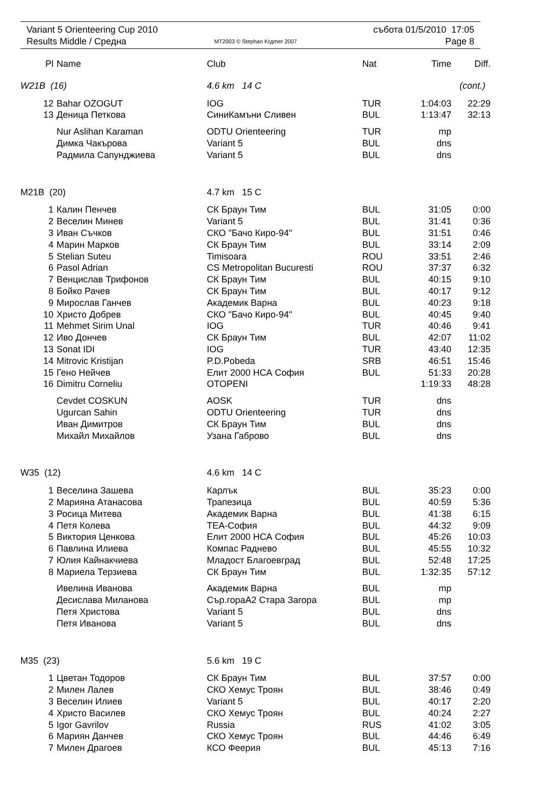| Variant 5 Orienteering Cup 2010 | | събота 01/5/2010 17:05 |
| Results Middle / Средна | MT2003 © Stephan Krдmer 2007 | Page 8 |
| Pl | Name | Club | Nat | Time | Diff. |
| --- | --- | --- | --- | --- | --- |
| W21B (16) | | 4.6 km 14 C | | (cont.) | |
| 12 | Bahar OZOGUT | IOG | TUR | 1:04:03 | 22:29 |
| 13 | Деница Петкова | СиниКамъни Сливен | BUL | 1:13:47 | 32:13 |
| | Nur Aslihan Karaman | ODTU Orienteering | TUR | mp | |
| | Димка Чакърова | Variant 5 | BUL | dns | |
| | Радмила Сапунджиева | Variant 5 | BUL | dns | |
| M21B (20) | | 4.7 km 15 C | | | |
| 1 | Калин Пенчев | СК Браун Тим | BUL | 31:05 | 0:00 |
| 2 | Веселин Минев | Variant 5 | BUL | 31:41 | 0:36 |
| 3 | Иван Съчков | СКО "Бачо Киро-94" | BUL | 31:51 | 0:46 |
| 4 | Марин Марков | СК Браун Тим | BUL | 33:14 | 2:09 |
| 5 | Stelian Suteu | Timisoara | ROU | 33:51 | 2:46 |
| 6 | Pasol Adrian | CS Metropolitan Bucuresti | ROU | 37:37 | 6:32 |
| 7 | Венцислав Трифонов | СК Браун Тим | BUL | 40:15 | 9:10 |
| 8 | Бойко Рачев | СК Браун Тим | BUL | 40:17 | 9:12 |
| 9 | Мирослав Ганчев | Академик Варна | BUL | 40:23 | 9:18 |
| 10 | Христо Добрев | СКО "Бачо Киро-94" | BUL | 40:45 | 9:40 |
| 11 | Mehmet Sirim Unal | IOG | TUR | 40:46 | 9:41 |
| 12 | Иво Дончев | СК Браун Тим | BUL | 42:07 | 11:02 |
| 13 | Sonat IDI | IOG | TUR | 43:40 | 12:35 |
| 14 | Mitrovic Kristijan | P.D.Pobeda | SRB | 46:51 | 15:46 |
| 15 | Гено Нейчев | Елит 2000 НСА София | BUL | 51:33 | 20:28 |
| 16 | Dimitru Corneliu | OTOPENI | | 1:19:33 | 48:28 |
| | Cevdet COSKUN | AOSK | TUR | dns | |
| | Ugurcan Sahin | ODTU Orienteering | TUR | dns | |
| | Иван Димитров | СК Браун Тим | BUL | dns | |
| | Михайл Михайлов | Узана Габрово | BUL | dns | |
| W35 (12) | | 4.6 km 14 C | | | |
| 1 | Веселина Зашева | Карлък | BUL | 35:23 | 0:00 |
| 2 | Марияна Атанасова | Трапезица | BUL | 40:59 | 5:36 |
| 3 | Росица Митева | Академик Варна | BUL | 41:38 | 6:15 |
| 4 | Петя Колева | ТЕА-София | BUL | 44:32 | 9:09 |
| 5 | Виктория Ценкова | Елит 2000 НСА София | BUL | 45:26 | 10:03 |
| 6 | Павлина Илиева | Компас Раднево | BUL | 45:55 | 10:32 |
| 7 | Юлия Кайнакчиева | Младост Благоевград | BUL | 52:48 | 17:25 |
| 8 | Мариела Терзиева | СК Браун Тим | BUL | 1:32:35 | 57:12 |
| | Ивелина Иванова | Академик Варна | BUL | mp | |
| | Десислава Миланова | Сър.гораА2 Стара Загора | BUL | mp | |
| | Петя Христова | Variant 5 | BUL | dns | |
| | Петя Иванова | Variant 5 | BUL | dns | |
| M35 (23) | | 5.6 km 19 C | | | |
| 1 | Цветан Тодоров | СК Браун Тим | BUL | 37:57 | 0:00 |
| 2 | Милен Лалев | СКО Хемус Троян | BUL | 38:46 | 0:49 |
| 3 | Веселин Илиев | Variant 5 | BUL | 40:17 | 2:20 |
| 4 | Христо Василев | СКО Хемус Троян | BUL | 40:24 | 2:27 |
| 5 | Igor Gavrilov | Russia | RUS | 41:02 | 3:05 |
| 6 | Мариян Данчев | СКО Хемус Троян | BUL | 44:46 | 6:49 |
| 7 | Милен Драгоев | КСО Феерия | BUL | 45:13 | 7:16 |